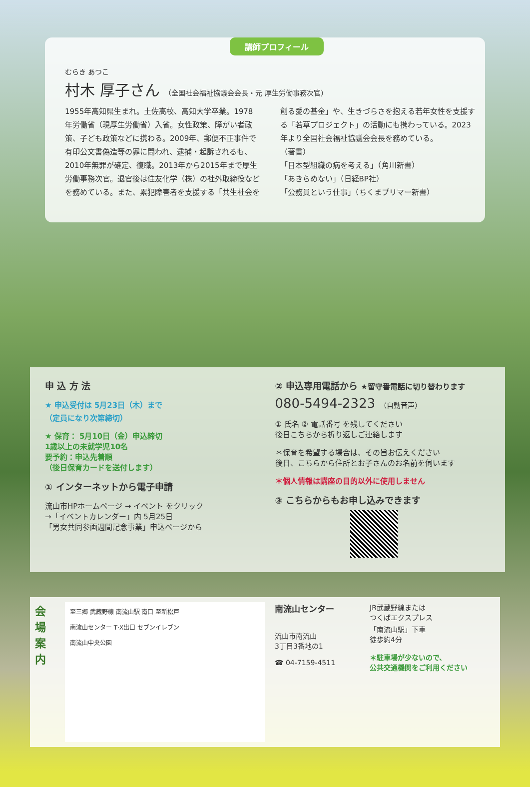講師プロフィール
むらき あつこ
村木 厚子さん （全国社会福祉協議会会長・元 厚生労働事務次官）
1955年高知県生まれ。土佐高校、高知大学卒業。1978年労働省（現厚生労働省）入省。女性政策、障がい者政策、子ども政策などに携わる。2009年、郵便不正事件で有印公文書偽造等の罪に問われ、逮捕・起訴されるも、2010年無罪が確定、復職。2013年から2015年まで厚生労働事務次官。退官後は住友化学（株）の社外取締役などを務めている。また、累犯障害者を支援する「共生社会を
創る愛の基金」や、生きづらさを抱える若年女性を支援する「若草プロジェクト」の活動にも携わっている。2023年より全国社会福祉協議会会長を務めている。
（著書）
「日本型組織の病を考える」（角川新書）
「あきらめない」（日経BP社）
「公務員という仕事」（ちくまプリマー新書）
申 込 方 法
★ 申込受付は 5月23日（木）まで
（定員になり次第締切）
★ 保育： 5月10日（金）申込締切
1歳以上の未就学児10名
要予約：申込先着順
（後日保育カードを送付します）
① インターネットから電子申請
流山市HPホームページ → イベント をクリック
→「イベントカレンダー」内 5月25日
「男女共同参画週間記念事業」申込ページから
② 申込専用電話から ★留守番電話に切り替わります
080-5494-2323 （自動音声）
① 氏名 ② 電話番号 を残してください
後日こちらから折り返しご連絡します
＊保育を希望する場合は、その旨お伝えください
後日、こちらから住所とお子さんのお名前を伺います
＊個人情報は講座の目的以外に使用しません
③ こちらからもお申し込みできます
会場案内
至三郷 武蔵野線 南流山駅 南口 至新松戸
南流山センター T·X出口 セブンイレブン
南流山中央公園
南流山センター
流山市南流山
3丁目3番地の1
☎ 04-7159-4511
JR武蔵野線または
つくばエクスプレス
「南流山駅」下車
徒歩約4分
＊駐車場が少ないので、
公共交通機関をご利用ください